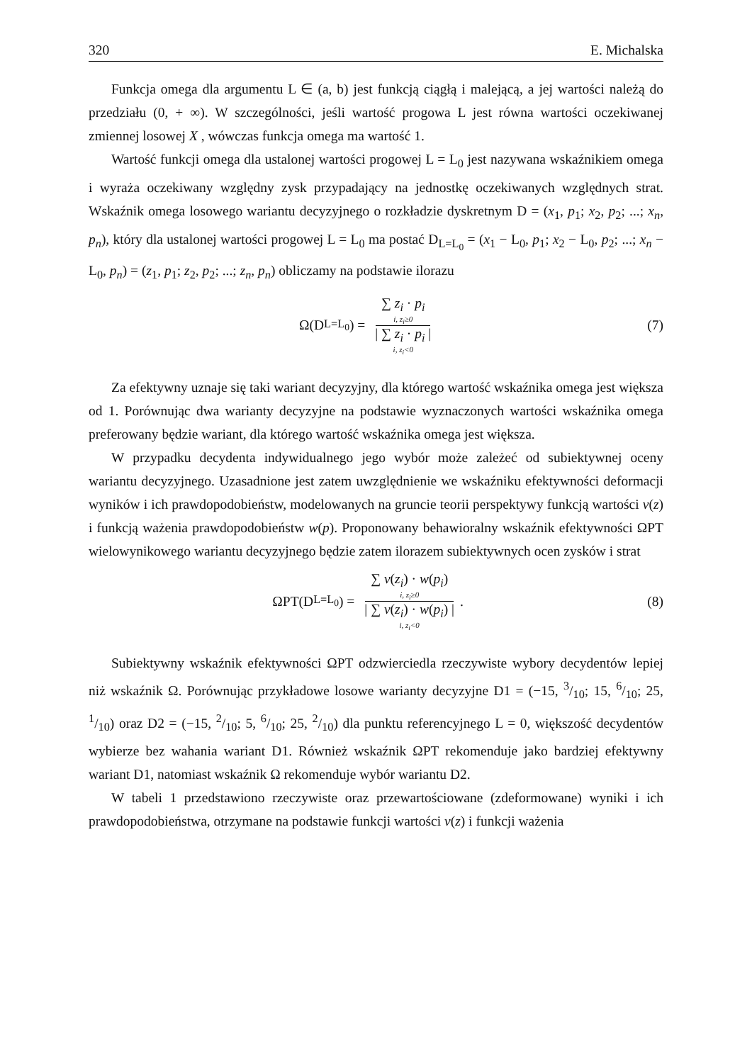320 E. Michalska
Funkcja omega dla argumentu L ∈ (a, b) jest funkcją ciągłą i malejącą, a jej wartości należą do przedziału (0, + ∞). W szczególności, jeśli wartość progowa L jest równa wartości oczekiwanej zmiennej losowej X , wówczas funkcja omega ma wartość 1.
Wartość funkcji omega dla ustalonej wartości progowej L = L<sub>0</sub> jest nazywana wskaźnikiem omega i wyraża oczekiwany względny zysk przypadający na jednostkę oczekiwanych względnych strat. Wskaźnik omega losowego wariantu decyzyjnego o rozkładzie dyskretnym D = (x<sub>1</sub>, p<sub>1</sub>; x<sub>2</sub>, p<sub>2</sub>; ...; x<sub>n</sub>, p<sub>n</sub>), który dla ustalonej wartości progowej L = L<sub>0</sub> ma postać D<sub>L=L<sub>0</sub></sub> = (x<sub>1</sub> − L<sub>0</sub>, p<sub>1</sub>; x<sub>2</sub> − L<sub>0</sub>, p<sub>2</sub>; ...; x<sub>n</sub> − L<sub>0</sub>, p<sub>n</sub>) = (z<sub>1</sub>, p<sub>1</sub>; z<sub>2</sub>, p<sub>2</sub>; ...; z<sub>n</sub>, p<sub>n</sub>) obliczamy na podstawie ilorazu
Ω(D<sub>L=L<sub>0</sub></sub>) = ∑ z<sub>i</sub> · p<sub>i</sub> i, z<sub>i</sub>≥0 | ∑ z<sub>i</sub> · p<sub>i</sub> | i, z<sub>i</sub><0
(7)
Za efektywny uznaje się taki wariant decyzyjny, dla którego wartość wskaźnika omega jest większa od 1. Porównując dwa warianty decyzyjne na podstawie wyznaczonych wartości wskaźnika omega preferowany będzie wariant, dla którego wartość wskaźnika omega jest większa.
W przypadku decydenta indywidualnego jego wybór może zależeć od subiektywnej oceny wariantu decyzyjnego. Uzasadnione jest zatem uwzględnienie we wskaźniku efektywności deformacji wyników i ich prawdopodobieństw, modelowanych na gruncie teorii perspektywy funkcją wartości v(z) i funkcją ważenia prawdopodobieństw w(p). Proponowany behawioralny wskaźnik efektywności ΩPT wielowynikowego wariantu decyzyjnego będzie zatem ilorazem subiektywnych ocen zysków i strat
ΩPT(D<sub>L=L<sub>0</sub></sub>) = ∑ v(z<sub>i</sub>) · w(p<sub>i</sub>) i, z<sub>i</sub>≥0 | ∑ v(z<sub>i</sub>) · w(p<sub>i</sub>) | i, z<sub>i</sub><0 .
(8)
Subiektywny wskaźnik efektywności ΩPT odzwierciedla rzeczywiste wybory decydentów lepiej niż wskaźnik Ω. Porównując przykładowe losowe warianty decyzyjne D1 = (−15, 3/10; 15, 6/10; 25, 1/10) oraz D2 = (−15, 2/10; 5, 6/10; 25, 2/10) dla punktu referencyjnego L = 0, większość decydentów wybierze bez wahania wariant D1. Również wskaźnik ΩPT rekomenduje jako bardziej efektywny wariant D1, natomiast wskaźnik Ω rekomenduje wybór wariantu D2.
W tabeli 1 przedstawiono rzeczywiste oraz przewartościowane (zdeformowane) wyniki i ich prawdopodobieństwa, otrzymane na podstawie funkcji wartości v(z) i funkcji ważenia